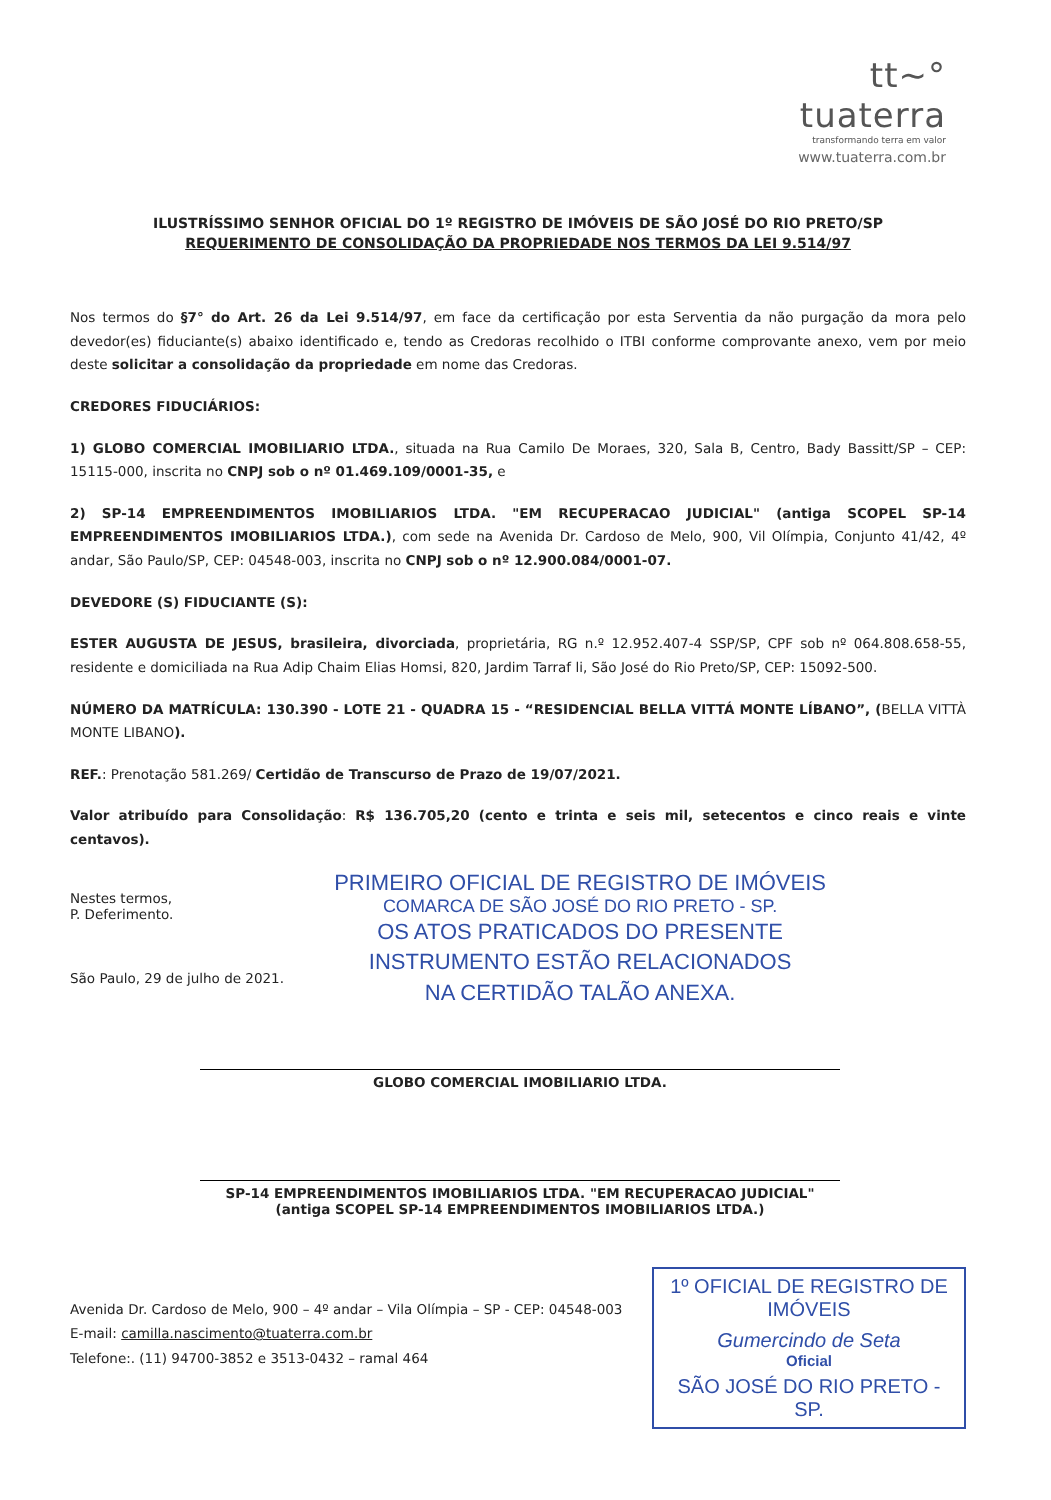tt~°
tuaterra
transformando terra em valor
www.tuaterra.com.br
ILUSTRÍSSIMO SENHOR OFICIAL DO 1º REGISTRO DE IMÓVEIS DE SÃO JOSÉ DO RIO PRETO/SP
REQUERIMENTO DE CONSOLIDAÇÃO DA PROPRIEDADE NOS TERMOS DA LEI 9.514/97
Nos termos do §7° do Art. 26 da Lei 9.514/97, em face da certificação por esta Serventia da não purgação da mora pelo devedor(es) fiduciante(s) abaixo identificado e, tendo as Credoras recolhido o ITBI conforme comprovante anexo, vem por meio deste solicitar a consolidação da propriedade em nome das Credoras.
CREDORES FIDUCIÁRIOS:
1) GLOBO COMERCIAL IMOBILIARIO LTDA., situada na Rua Camilo De Moraes, 320, Sala B, Centro, Bady Bassitt/SP – CEP: 15115-000, inscrita no CNPJ sob o nº 01.469.109/0001-35, e
2) SP-14 EMPREENDIMENTOS IMOBILIARIOS LTDA. "EM RECUPERACAO JUDICIAL" (antiga SCOPEL SP-14 EMPREENDIMENTOS IMOBILIARIOS LTDA.), com sede na Avenida Dr. Cardoso de Melo, 900, Vil Olímpia, Conjunto 41/42, 4º andar, São Paulo/SP, CEP: 04548-003, inscrita no CNPJ sob o nº 12.900.084/0001-07.
DEVEDORE (S) FIDUCIANTE (S):
ESTER AUGUSTA DE JESUS, brasileira, divorciada, proprietária, RG n.º 12.952.407-4 SSP/SP, CPF sob nº 064.808.658-55, residente e domiciliada na Rua Adip Chaim Elias Homsi, 820, Jardim Tarraf li, São José do Rio Preto/SP, CEP: 15092-500.
NÚMERO DA MATRÍCULA: 130.390 - LOTE 21 - QUADRA 15 - “RESIDENCIAL BELLA VITTÁ MONTE LÍBANO”, (BELLA VITTÀ MONTE LIBANO).
REF.: Prenotação 581.269/ Certidão de Transcurso de Prazo de 19/07/2021.
Valor atribuído para Consolidação: R$ 136.705,20 (cento e trinta e seis mil, setecentos e cinco reais e vinte centavos).
Nestes termos,
P. Deferimento.
São Paulo, 29 de julho de 2021.
PRIMEIRO OFICIAL DE REGISTRO DE IMÓVEIS
COMARCA DE SÃO JOSÉ DO RIO PRETO - SP.
OS ATOS PRATICADOS DO PRESENTE
INSTRUMENTO ESTÃO RELACIONADOS
NA CERTIDÃO TALÃO ANEXA.
GLOBO COMERCIAL IMOBILIARIO LTDA.
SP-14 EMPREENDIMENTOS IMOBILIARIOS LTDA. "EM RECUPERACAO JUDICIAL"
(antiga SCOPEL SP-14 EMPREENDIMENTOS IMOBILIARIOS LTDA.)
Avenida Dr. Cardoso de Melo, 900 – 4º andar – Vila Olímpia – SP - CEP: 04548-003
E-mail: camilla.nascimento@tuaterra.com.br
Telefone:. (11) 94700-3852 e 3513-0432 – ramal 464
1º OFICIAL DE REGISTRO DE IMÓVEIS
Gumercindo de Seta
Oficial
SÃO JOSÉ DO RIO PRETO - SP.